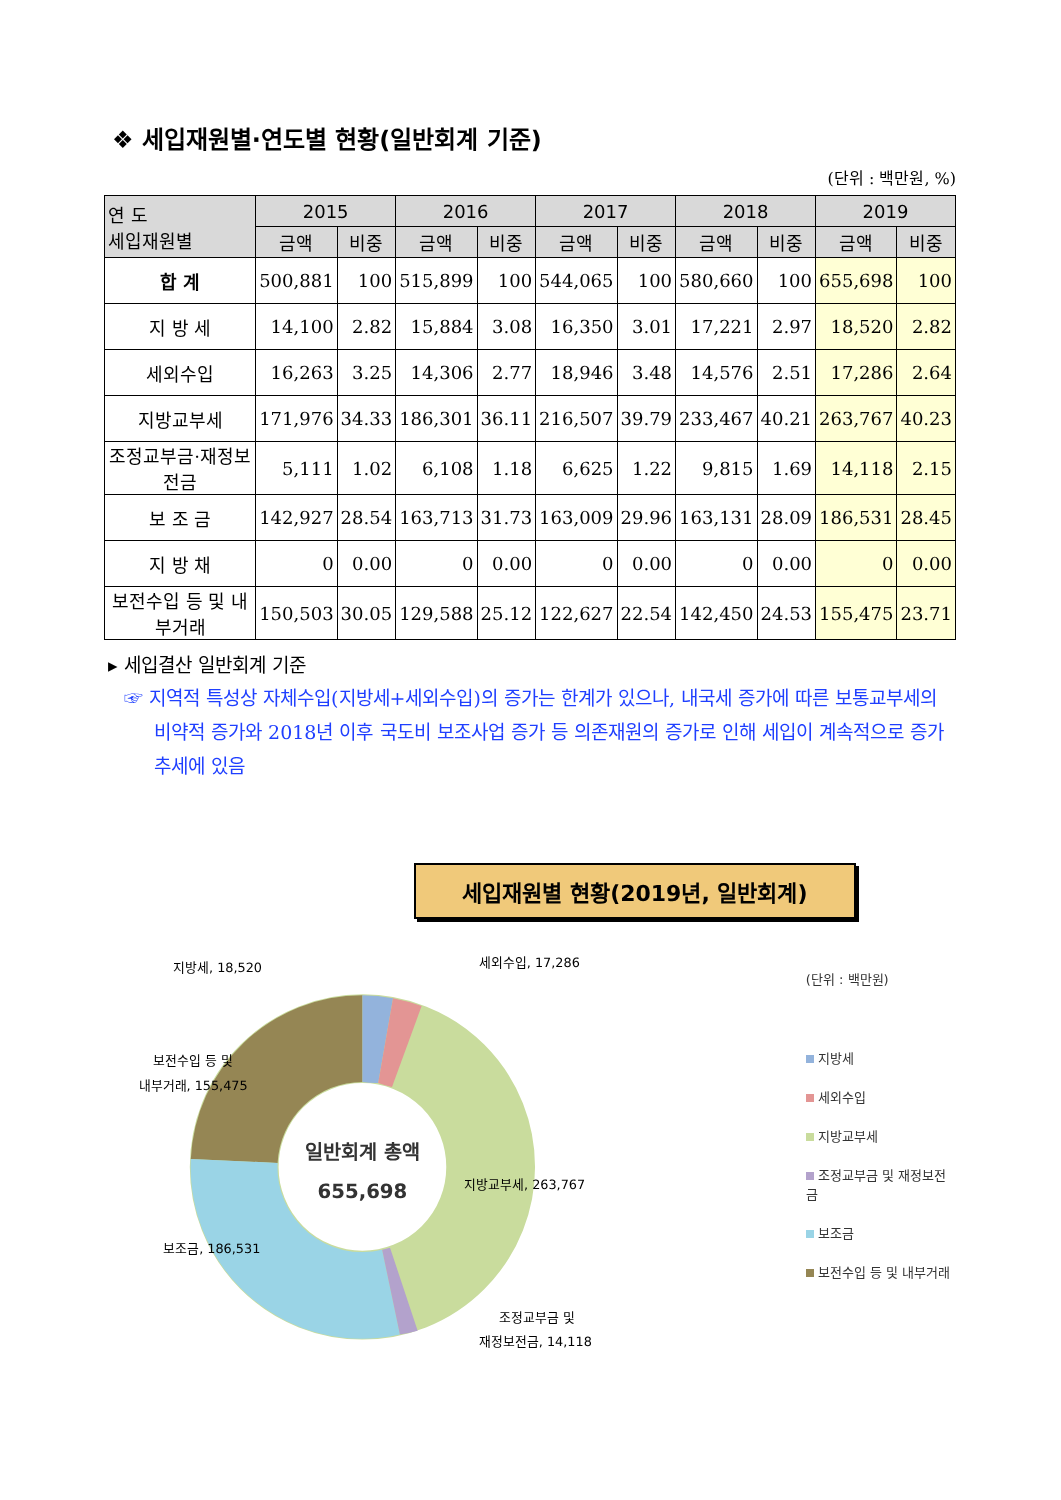❖ 세입재원별·연도별 현황(일반회계 기준)
(단위 : 백만원, %)
| 연 도 세입재원별 | 2015 | | 2016 | | 2017 | | 2018 | | 2019 | |
| --- | --- | --- | --- | --- | --- | --- | --- | --- | --- | --- |
| | 금액 | 비중 | 금액 | 비중 | 금액 | 비중 | 금액 | 비중 | 금액 | 비중 |
| 합 계 | 500,881 | 100 | 515,899 | 100 | 544,065 | 100 | 580,660 | 100 | 655,698 | 100 |
| 지 방 세 | 14,100 | 2.82 | 15,884 | 3.08 | 16,350 | 3.01 | 17,221 | 2.97 | 18,520 | 2.82 |
| 세외수입 | 16,263 | 3.25 | 14,306 | 2.77 | 18,946 | 3.48 | 14,576 | 2.51 | 17,286 | 2.64 |
| 지방교부세 | 171,976 | 34.33 | 186,301 | 36.11 | 216,507 | 39.79 | 233,467 | 40.21 | 263,767 | 40.23 |
| 조정교부금·재정보전금 | 5,111 | 1.02 | 6,108 | 1.18 | 6,625 | 1.22 | 9,815 | 1.69 | 14,118 | 2.15 |
| 보 조 금 | 142,927 | 28.54 | 163,713 | 31.73 | 163,009 | 29.96 | 163,131 | 28.09 | 186,531 | 28.45 |
| 지 방 채 | 0 | 0.00 | 0 | 0.00 | 0 | 0.00 | 0 | 0.00 | 0 | 0.00 |
| 보전수입 등 및 내부거래 | 150,503 | 30.05 | 129,588 | 25.12 | 122,627 | 22.54 | 142,450 | 24.53 | 155,475 | 23.71 |
▸ 세입결산 일반회계 기준
☞ 지역적 특성상 자체수입(지방세+세외수입)의 증가는 한계가 있으나, 내국세 증가에 따른 보통교부세의 비약적 증가와 2018년 이후 국도비 보조사업 증가 등 의존재원의 증가로 인해 세입이 계속적으로 증가 추세에 있음
세입재원별 현황(2019년, 일반회계)
일반회계 총액
655,698
지방세, 18,520
세외수입, 17,286
보전수입 등 및
내부거래, 155,475
지방교부세, 263,767
보조금, 186,531
조정교부금 및
재정보전금, 14,118
(단위 : 백만원)
지방세
세외수입
지방교부세
조정교부금 및 재정보전금
보조금
보전수입 등 및 내부거래